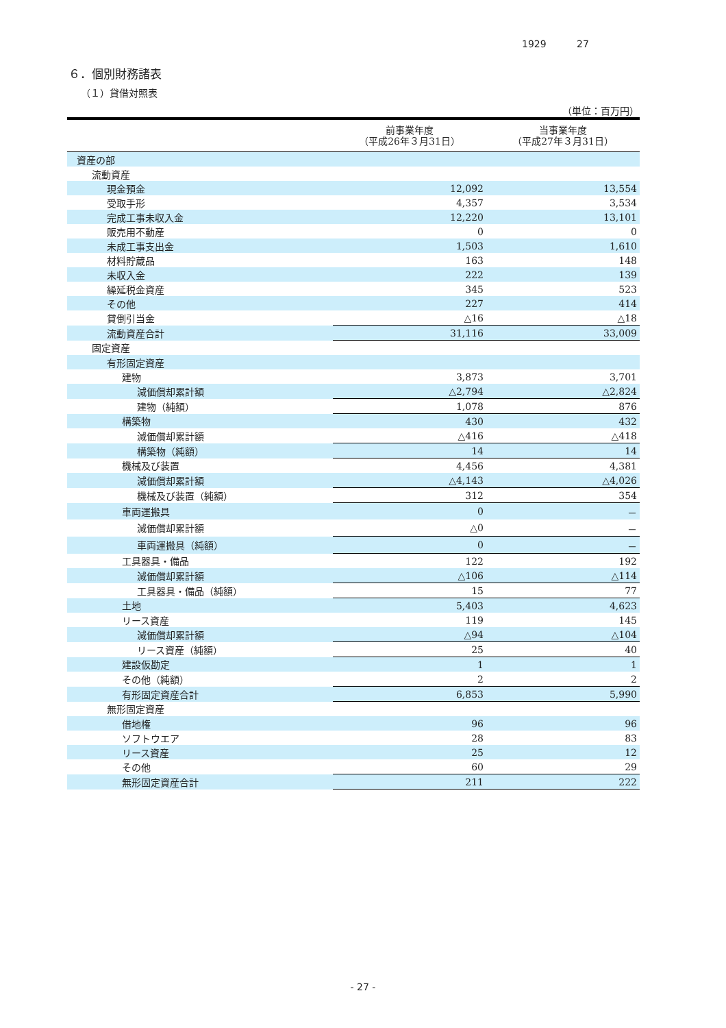1929 27
６．個別財務諸表
（１）貸借対照表
（単位：百万円）
| | 前事業年度 （平成26年３月31日） | 当事業年度 （平成27年３月31日） |
| --- | --- | --- |
| 資産の部 | | |
| 流動資産 | | |
| 現金預金 | 12,092 | 13,554 |
| 受取手形 | 4,357 | 3,534 |
| 完成工事未収入金 | 12,220 | 13,101 |
| 販売用不動産 | 0 | 0 |
| 未成工事支出金 | 1,503 | 1,610 |
| 材料貯蔵品 | 163 | 148 |
| 未収入金 | 222 | 139 |
| 繰延税金資産 | 345 | 523 |
| その他 | 227 | 414 |
| 貸倒引当金 | △16 | △18 |
| 流動資産合計 | 31,116 | 33,009 |
| 固定資産 | | |
| 有形固定資産 | | |
| 建物 | 3,873 | 3,701 |
| 減価償却累計額 | △2,794 | △2,824 |
| 建物（純額） | 1,078 | 876 |
| 構築物 | 430 | 432 |
| 減価償却累計額 | △416 | △418 |
| 構築物（純額） | 14 | 14 |
| 機械及び装置 | 4,456 | 4,381 |
| 減価償却累計額 | △4,143 | △4,026 |
| 機械及び装置（純額） | 312 | 354 |
| 車両運搬具 | 0 | － |
| 減価償却累計額 | △0 | － |
| 車両運搬具（純額） | 0 | － |
| 工具器具・備品 | 122 | 192 |
| 減価償却累計額 | △106 | △114 |
| 工具器具・備品（純額） | 15 | 77 |
| 土地 | 5,403 | 4,623 |
| リース資産 | 119 | 145 |
| 減価償却累計額 | △94 | △104 |
| リース資産（純額） | 25 | 40 |
| 建設仮勘定 | 1 | 1 |
| その他（純額） | 2 | 2 |
| 有形固定資産合計 | 6,853 | 5,990 |
| 無形固定資産 | | |
| 借地権 | 96 | 96 |
| ソフトウエア | 28 | 83 |
| リース資産 | 25 | 12 |
| その他 | 60 | 29 |
| 無形固定資産合計 | 211 | 222 |
- 27 -